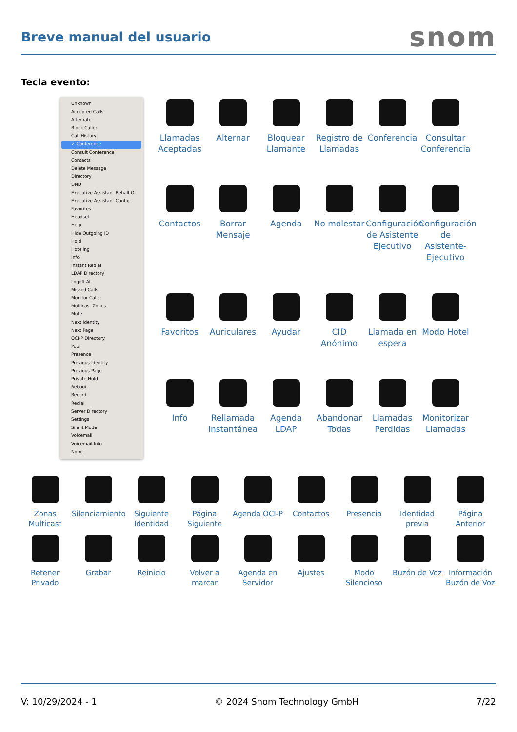Breve manual del usuario
snom
Tecla evento:
Unknown
Accepted Calls
Alternate
Block Caller
Call History
✓ Conference
Consult Conference
Contacts
Delete Message
Directory
DND
Executive-Assistant Behalf Of
Executive-Assistant Config
Favorites
Headset
Help
Hide Outgoing ID
Hold
Hoteling
Info
Instant Redial
LDAP Directory
Logoff All
Missed Calls
Monitor Calls
Multicast Zones
Mute
Next Identity
Next Page
OCI-P Directory
Pool
Presence
Previous Identity
Previous Page
Private Hold
Reboot
Record
Redial
Server Directory
Settings
Silent Mode
Voicemail
Voicemail Info
None
Llamadas Aceptadas
Alternar
Bloquear Llamante
Registro de Llamadas
Conferencia
Consultar Conferencia
Contactos
Borrar Mensaje
Agenda
No molestar
Configuración de Asistente Ejecutivo
Configuración de Asistente-Ejecutivo
Favoritos
Auriculares
Ayudar
CID Anónimo
Llamada en espera
Modo Hotel
Info
Rellamada Instantánea
Agenda LDAP
Abandonar Todas
Llamadas Perdidas
Monitorizar Llamadas
Zonas Multicast
Silenciamiento
Siguiente Identidad
Página Siguiente
Agenda OCI-P
Contactos
Presencia
Identidad previa
Página Anterior
Retener Privado
Grabar
Reinicio
Volver a marcar
Agenda en Servidor
Ajustes
Modo Silencioso
Buzón de Voz
Información Buzón de Voz
V: 10/29/2024 - 1 © 2024 Snom Technology GmbH 7/22